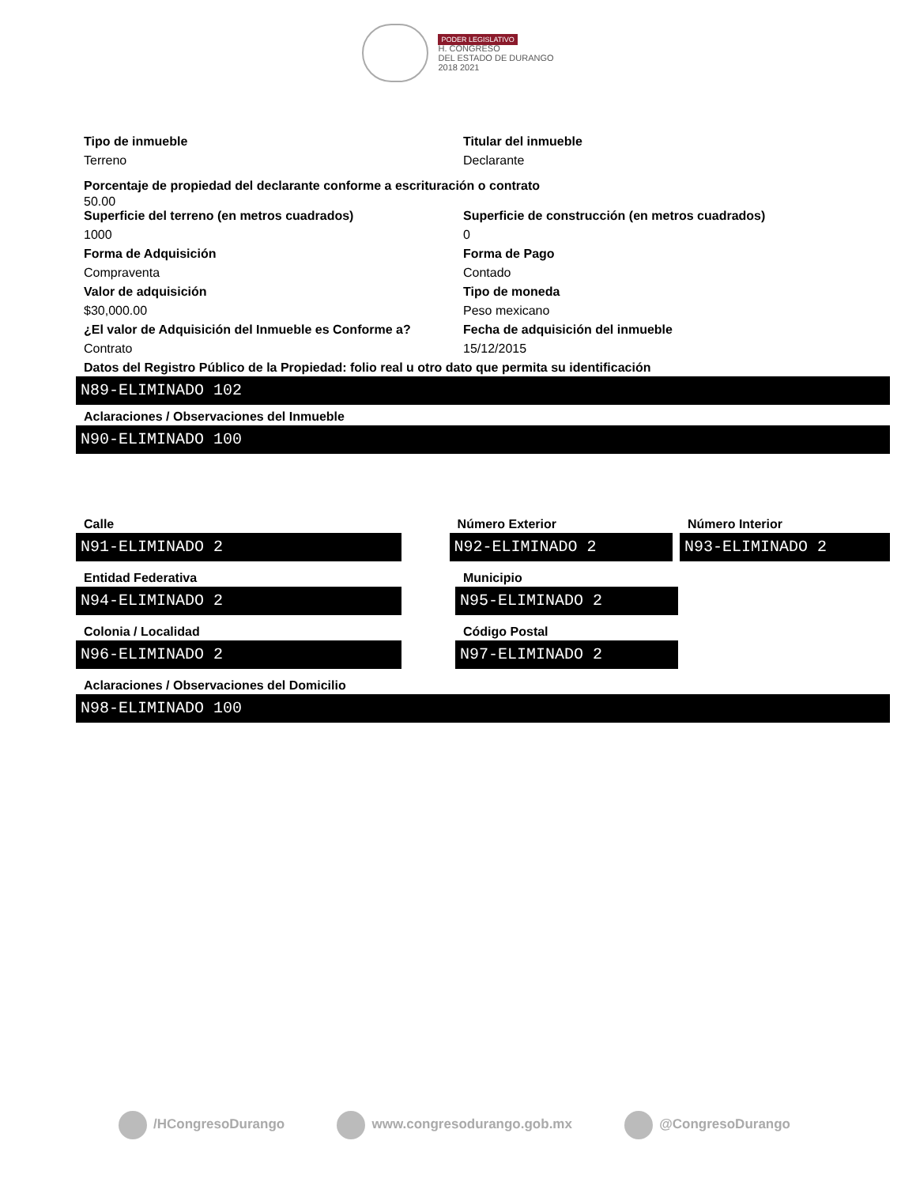PODER LEGISLATIVO
H. CONGRESO
DEL ESTADO DE DURANGO
2018 2021
Tipo de inmueble
Terreno
Titular del inmueble
Declarante
Porcentaje de propiedad del declarante conforme a escrituración o contrato
50.00
Superficie del terreno (en metros cuadrados)
1000
Superficie de construcción (en metros cuadrados)
0
Forma de Adquisición
Compraventa
Forma de Pago
Contado
Valor de adquisición
$30,000.00
Tipo de moneda
Peso mexicano
¿El valor de Adquisición del Inmueble es Conforme a?
Contrato
Fecha de adquisición del inmueble
15/12/2015
Datos del Registro Público de la Propiedad: folio real u otro dato que permita su identificación
N89-ELIMINADO 102
Aclaraciones / Observaciones del Inmueble
N90-ELIMINADO 100
Calle
N91-ELIMINADO 2
Número Exterior
N92-ELIMINADO 2
Número Interior
N93-ELIMINADO 2
Entidad Federativa
N94-ELIMINADO 2
Municipio
N95-ELIMINADO 2
Colonia / Localidad
N96-ELIMINADO 2
Código Postal
N97-ELIMINADO 2
Aclaraciones / Observaciones del Domicilio
N98-ELIMINADO 100
/HCongresoDurango www.congresodurango.gob.mx @CongresoDurango